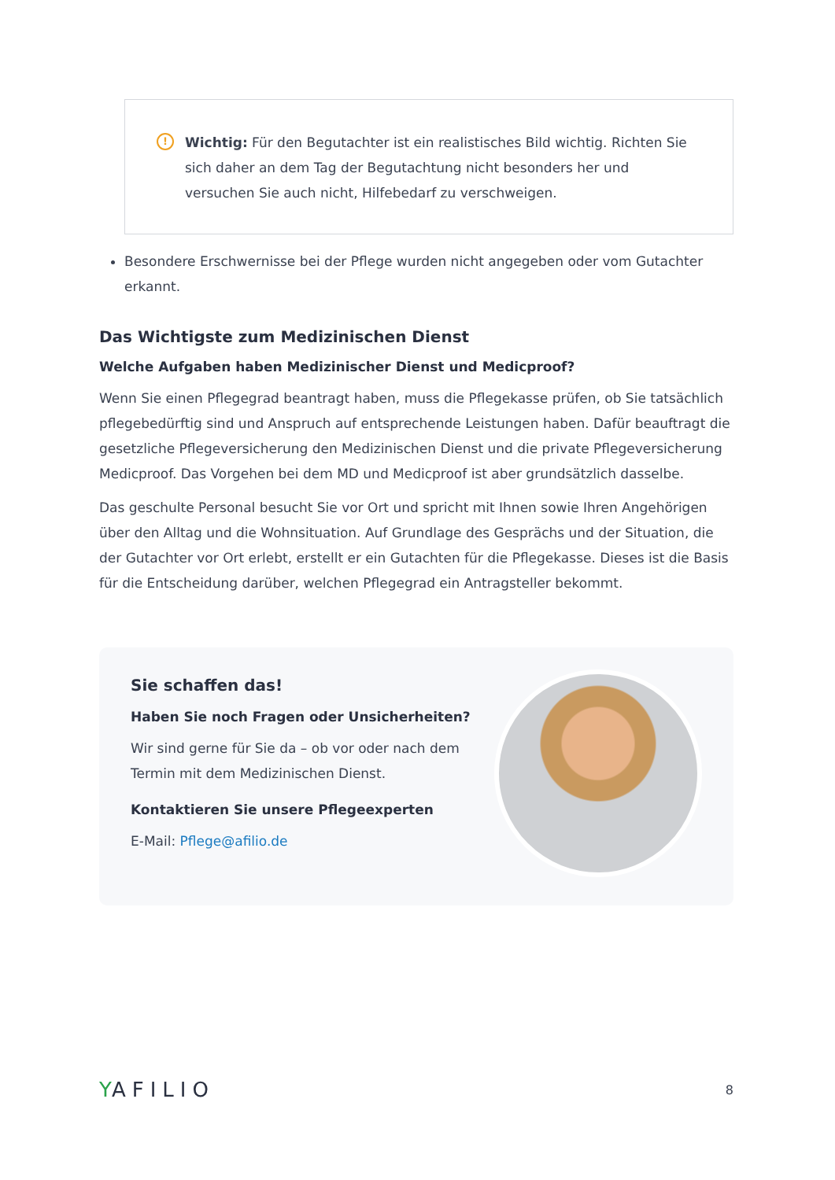!
Wichtig: Für den Begutachter ist ein realistisches Bild wichtig. Richten Sie sich daher an dem Tag der Begutachtung nicht besonders her und versuchen Sie auch nicht, Hilfebedarf zu verschweigen.
Besondere Erschwernisse bei der Pflege wurden nicht angegeben oder vom Gutachter erkannt.
Das Wichtigste zum Medizinischen Dienst
Welche Aufgaben haben Medizinischer Dienst und Medicproof?
Wenn Sie einen Pflegegrad beantragt haben, muss die Pflegekasse prüfen, ob Sie tatsächlich pflegebedürftig sind und Anspruch auf entsprechende Leistungen haben. Dafür beauftragt die gesetzliche Pflegeversicherung den Medizinischen Dienst und die private Pflegeversicherung Medicproof. Das Vorgehen bei dem MD und Medicproof ist aber grundsätzlich dasselbe.
Das geschulte Personal besucht Sie vor Ort und spricht mit Ihnen sowie Ihren Angehörigen über den Alltag und die Wohnsituation. Auf Grundlage des Gesprächs und der Situation, die der Gutachter vor Ort erlebt, erstellt er ein Gutachten für die Pflegekasse. Dieses ist die Basis für die Entscheidung darüber, welchen Pflegegrad ein Antragsteller bekommt.
Sie schaffen das!
Haben Sie noch Fragen oder Unsicherheiten?
Wir sind gerne für Sie da – ob vor oder nach dem
Termin mit dem Medizinischen Dienst.
Kontaktieren Sie unsere Pflegeexperten
E-Mail: Pflege@afilio.de
YAFILIO
8